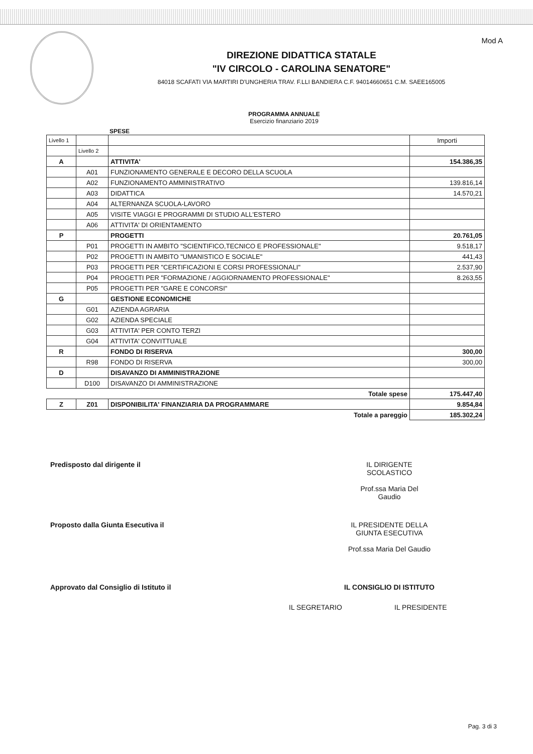Mod A
DIREZIONE DIDATTICA STATALE
"IV CIRCOLO - CAROLINA SENATORE"
84018 SCAFATI VIA MARTIRI D'UNGHERIA TRAV. F.LLI BANDIERA C.F. 94014660651 C.M. SAEE165005
PROGRAMMA ANNUALE
Esercizio finanziario 2019
SPESE
| Livello 1 | | | Importi |
| | Livello 2 | | |
| A | | ATTIVITA' | 154.386,35 |
| | A01 | FUNZIONAMENTO GENERALE E DECORO DELLA SCUOLA | |
| | A02 | FUNZIONAMENTO AMMINISTRATIVO | 139.816,14 |
| | A03 | DIDATTICA | 14.570,21 |
| | A04 | ALTERNANZA SCUOLA-LAVORO | |
| | A05 | VISITE VIAGGI E PROGRAMMI DI STUDIO ALL'ESTERO | |
| | A06 | ATTIVITA' DI ORIENTAMENTO | |
| P | | PROGETTI | 20.761,05 |
| | P01 | PROGETTI IN AMBITO "SCIENTIFICO,TECNICO E PROFESSIONALE" | 9.518,17 |
| | P02 | PROGETTI IN AMBITO "UMANISTICO E SOCIALE" | 441,43 |
| | P03 | PROGETTI PER "CERTIFICAZIONI E CORSI PROFESSIONALI" | 2.537,90 |
| | P04 | PROGETTI PER "FORMAZIONE / AGGIORNAMENTO PROFESSIONALE" | 8.263,55 |
| | P05 | PROGETTI PER "GARE E CONCORSI" | |
| G | | GESTIONE ECONOMICHE | |
| | G01 | AZIENDA AGRARIA | |
| | G02 | AZIENDA SPECIALE | |
| | G03 | ATTIVITA' PER CONTO TERZI | |
| | G04 | ATTIVITA' CONVITTUALE | |
| R | | FONDO DI RISERVA | 300,00 |
| | R98 | FONDO DI RISERVA | 300,00 |
| D | | DISAVANZO DI AMMINISTRAZIONE | |
| | D100 | DISAVANZO DI AMMINISTRAZIONE | |
| Totale spese | | | 175.447,40 |
| Z | Z01 | DISPONIBILITA' FINANZIARIA DA PROGRAMMARE | 9.854,84 |
| Totale a pareggio | | | 185.302,24 |
Predisposto dal dirigente il IL DIRIGENTE
SCOLASTICO
Prof.ssa Maria Del
Gaudio
Proposto dalla Giunta Esecutiva il IL PRESIDENTE DELLA
GIUNTA ESECUTIVA
Prof.ssa Maria Del Gaudio
Approvato dal Consiglio di Istituto il IL CONSIGLIO DI ISTITUTO
IL SEGRETARIO IL PRESIDENTE
Pag. 3 di 3